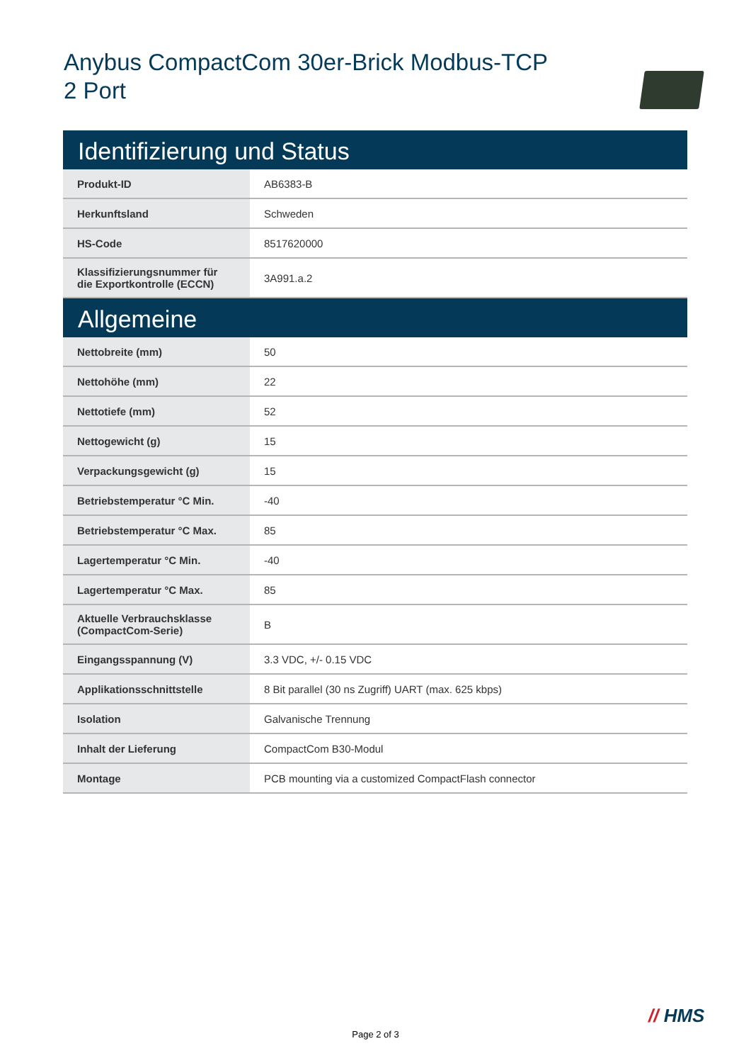Anybus CompactCom 30er-Brick Modbus-TCP
2 Port
| Identifizierung und Status | |
| --- | --- |
| Produkt-ID | AB6383-B |
| Herkunftsland | Schweden |
| HS-Code | 8517620000 |
| Klassifizierungsnummer für die Exportkontrolle (ECCN) | 3A991.a.2 |
| Allgemeine | |
| Nettobreite (mm) | 50 |
| Nettohöhe (mm) | 22 |
| Nettotiefe (mm) | 52 |
| Nettogewicht (g) | 15 |
| Verpackungsgewicht (g) | 15 |
| Betriebstemperatur °C Min. | -40 |
| Betriebstemperatur °C Max. | 85 |
| Lagertemperatur °C Min. | -40 |
| Lagertemperatur °C Max. | 85 |
| Aktuelle Verbrauchsklasse (CompactCom-Serie) | B |
| Eingangsspannung (V) | 3.3 VDC, +/- 0.15 VDC |
| Applikationsschnittstelle | 8 Bit parallel (30 ns Zugriff) UART (max. 625 kbps) |
| Isolation | Galvanische Trennung |
| Inhalt der Lieferung | CompactCom B30-Modul |
| Montage | PCB mounting via a customized CompactFlash connector |
// HMS
Page 2 of 3